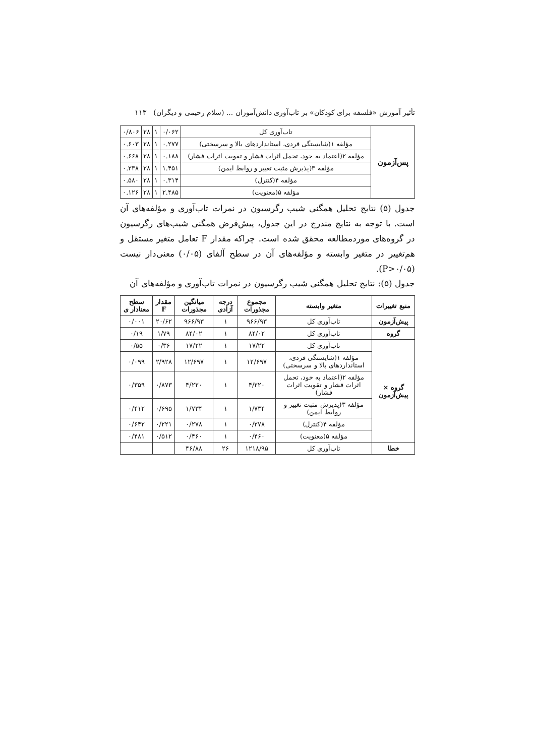تأثیر آموزش «فلسفه برای کودکان» بر تاب‌آوری دانش‌آموزان ... (سلام رحیمی و دیگران) ۱۱۳
| پس‌آزمون | تاب‌آوری کل | ۰/۰۶۲ | ۱ | ۲۸ | ۰/۸۰۶ |
| | مؤلفه ۱(شایستگی فردی، استانداردهای بالا و سرسختی) | ۰.۲۷۷ | ۱ | ۲۸ | ۰.۶۰۳ |
| | مؤلفه ۲(اعتماد به خود، تحمل اثرات فشار و تقویت اثرات فشار) | ۰.۱۸۸ | ۱ | ۲۸ | ۰.۶۶۸ |
| | مؤلفه ۳(پذیرش مثبت تغییر و روابط ایمن) | ۱.۴۵۱ | ۱ | ۲۸ | ۰.۲۳۸ |
| | مؤلفه ۴(کنترل) | ۰.۳۱۴ | ۱ | ۲۸ | ۰.۵۸۰ |
| | مؤلفه ۵(معنویت) | ۲.۴۸۵ | ۱ | ۲۸ | ۰.۱۲۶ |
جدول (۵) نتایج تحلیل همگنی شیب رگرسیون در نمرات تاب‌آوری و مؤلفه‌های آن است. با توجه به نتایج مندرج در این جدول، پیش‌فرض همگنی شیب‌های رگرسیون در گروه‌های موردمطالعه محقق شده است. چراکه مقدار F تعامل متغیر مستقل و هم‌تغییر در متغیر وابسته و مؤلفه‌های آن در سطح آلفای (۰/۰۵) معنی‌دار نیست (P>۰/۰۵).
جدول (۵): نتایج تحلیل همگنی شیب رگرسیون در نمرات تاب‌آوری و مؤلفه‌های آن
| منبع تغییرات | متغیر وابسته | مجموع مجذورات | درجه آزادی | میانگین مجذورات | مقدار F | سطح معنادار ی |
| --- | --- | --- | --- | --- | --- | --- |
| پیش‌آزمون | تاب‌آوری کل | ۹۶۶/۹۳ | ۱ | ۹۶۶/۹۳ | ۲۰/۶۲ | ۰/۰۰۱ |
| گروه | تاب‌آوری کل | ۸۴/۰۲ | ۱ | ۸۴/۰۲ | ۱/۷۹ | ۰/۱۹ |
| گروه × پیش‌آزمون | تاب‌آوری کل | ۱۷/۲۲ | ۱ | ۱۷/۲۲ | ۰/۳۶ | ۰/۵۵ |
| | مؤلفه ۱(شایستگی فردی، استانداردهای بالا و سرسختی) | ۱۲/۶۹۷ | ۱ | ۱۲/۶۹۷ | ۲/۹۲۸ | ۰/۰۹۹ |
| | مؤلفه ۲(اعتماد به خود، تحمل اثرات فشار و تقویت اثرات فشار) | ۴/۲۲۰ | ۱ | ۴/۲۲۰ | ۰/۸۷۳ | ۰/۳۵۹ |
| | مؤلفه ۳(پذیرش مثبت تغییر و روابط ایمن) | ۱/۷۳۴ | ۱ | ۱/۷۳۴ | ۰/۶۹۵ | ۰/۴۱۲ |
| | مؤلفه ۴(کنترل) | ۰/۲۷۸ | ۱ | ۰/۲۷۸ | ۰/۲۲۱ | ۰/۶۴۲ |
| | مؤلفه ۵(معنویت) | ۰/۴۶۰ | ۱ | ۰/۴۶۰ | ۰/۵۱۲ | ۰/۴۸۱ |
| خطا | تاب‌آوری کل | ۱۲۱۸/۹۵ | ۲۶ | ۴۶/۸۸ | | |